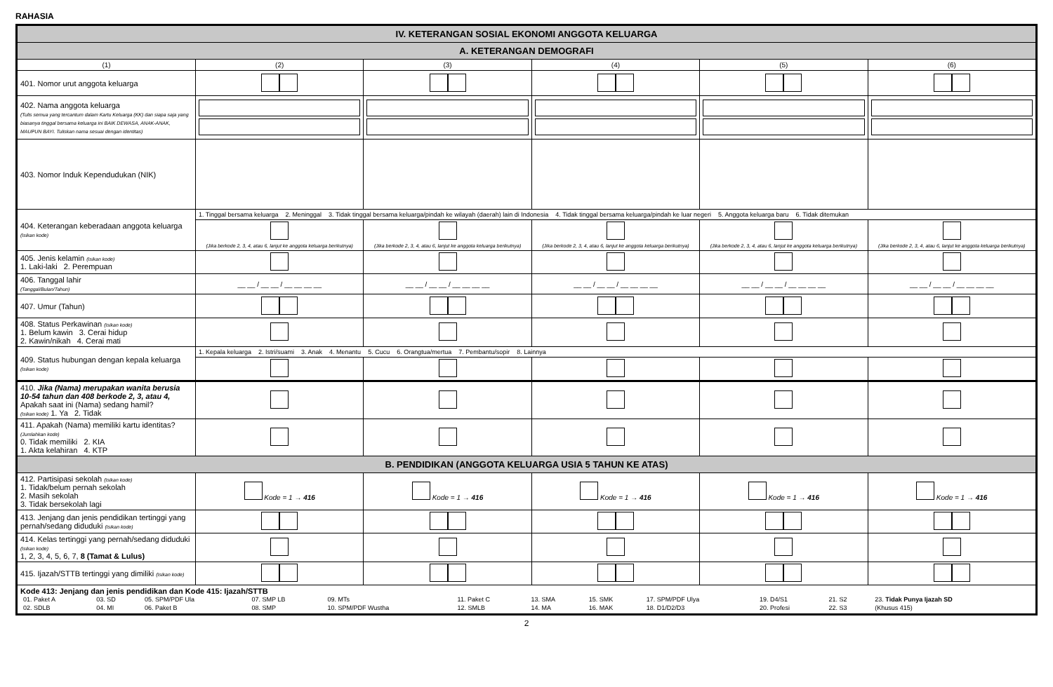RAHASIA
| IV. KETERANGAN SOSIAL EKONOMI ANGGOTA KELUARGA | | | | | |
| A. KETERANGAN DEMOGRAFI | | | | | |
| (1) | (2) | (3) | (4) | (5) | (6) |
| 401. Nomor urut anggota keluarga | | | | | |
| 402. Nama anggota keluarga (Tulis semua yang tercantum dalam Kartu Keluarga (KK) dan siapa saja yang biasanya tinggal bersama keluarga ini BAIK DEWASA, ANAK-ANAK, MAUPUN BAYI. Tuliskan nama sesuai dengan identitas) | | | | | |
| 403. Nomor Induk Kependudukan (NIK) | | | | | |
| 404. Keterangan keberadaan anggota keluarga (Isikan kode) | 1. Tinggal bersama keluarga 2. Meninggal 3. Tidak tinggal bersama keluarga/pindah ke wilayah (daerah) lain di Indonesia 4. Tidak tinggal bersama keluarga/pindah ke luar negeri 5. Anggota keluarga baru 6. Tidak ditemukan | | | | |
| | (Jika berkode 2, 3, 4, atau 6, lanjut ke anggota keluarga berikutnya) | (Jika berkode 2, 3, 4, atau 6, lanjut ke anggota keluarga berikutnya) | (Jika berkode 2, 3, 4, atau 6, lanjut ke anggota keluarga berikutnya) | (Jika berkode 2, 3, 4, atau 6, lanjut ke anggota keluarga berikutnya) | (Jika berkode 2, 3, 4, atau 6, lanjut ke anggota keluarga berikutnya) |
| 405. Jenis kelamin (Isikan kode) 1. Laki-laki 2. Perempuan | | | | | |
| 406. Tanggal lahir (Tanggal/Bulan/Tahun) | __ __ / __ __ / __ __ __ __ | __ __ / __ __ / __ __ __ __ | __ __ / __ __ / __ __ __ __ | __ __ / __ __ / __ __ __ __ | __ __ / __ __ / __ __ __ __ |
| 407. Umur (Tahun) | | | | | |
| 408. Status Perkawinan (Isikan kode) 1. Belum kawin 3. Cerai hidup 2. Kawin/nikah 4. Cerai mati | | | | | |
| 409. Status hubungan dengan kepala keluarga (Isikan kode) | 1. Kepala keluarga 2. Istri/suami 3. Anak 4. Menantu 5. Cucu 6. Orangtua/mertua 7. Pembantu/sopir 8. Lainnya | | | | |
| 410. Jika (Nama) merupakan wanita berusia 10-54 tahun dan 408 berkode 2, 3, atau 4, Apakah saat ini (Nama) sedang hamil? (Isikan kode) 1. Ya 2. Tidak | | | | | |
| 411. Apakah (Nama) memiliki kartu identitas? (Jumlahkan kode) 0. Tidak memiliki 2. KIA 1. Akta kelahiran 4. KTP | | | | | |
| B. PENDIDIKAN (ANGGOTA KELUARGA USIA 5 TAHUN KE ATAS) | | | | | |
| 412. Partisipasi sekolah (Isikan kode) 1. Tidak/belum pernah sekolah 2. Masih sekolah 3. Tidak bersekolah lagi | Kode = 1 → 416 | Kode = 1 → 416 | Kode = 1 → 416 | Kode = 1 → 416 | Kode = 1 → 416 |
| 413. Jenjang dan jenis pendidikan tertinggi yang pernah/sedang diduduki (Isikan kode) | | | | | |
| 414. Kelas tertinggi yang pernah/sedang diduduki (Isikan kode) 1, 2, 3, 4, 5, 6, 7, 8 (Tamat & Lulus) | | | | | |
| 415. Ijazah/STTB tertinggi yang dimiliki (Isikan kode) | | | | | |
| Kode 413: Jenjang dan jenis pendidikan dan Kode 415: Ijazah/STTB / 01. Paket A / 03. SD / 05. SPM/PDF Ula / 07. SMP LB / 09. MTs / 11. Paket C / 13. SMA / 15. SMK / 17. SPM/PDF Ulya / 19. D4/S1 / 21. S2 / 23. Tidak Punya Ijazah SD / / 02. SDLB / 04. MI / 06. Paket B / 08. SMP / 10. SPM/PDF Wustha / 12. SMLB / 14. MA / 16. MAK / 18. D1/D2/D3 / 20. Profesi / 22. S3 / (Khusus 415) / | | | | | |
2